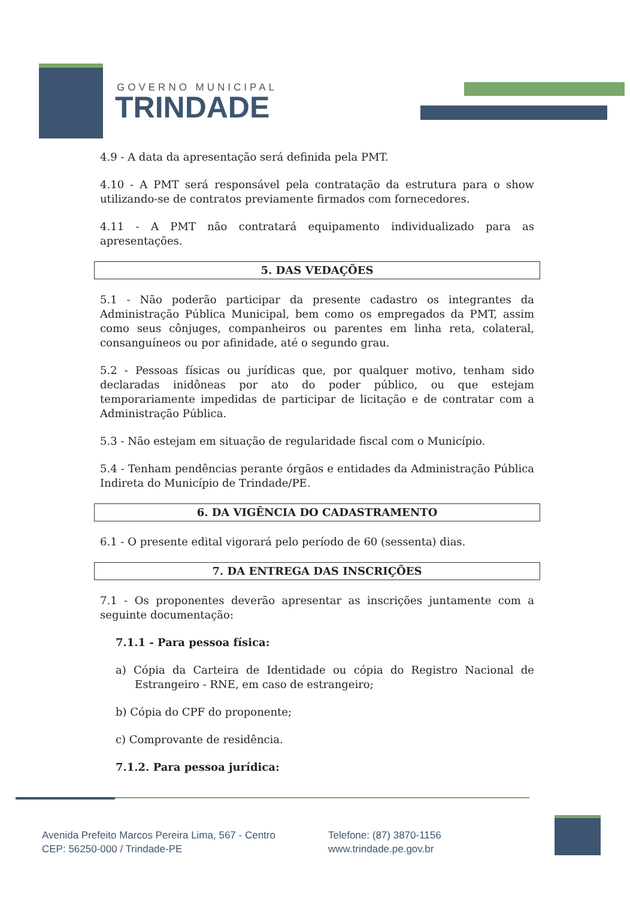GOVERNO MUNICIPAL
TRINDADE
4.9 - A data da apresentação será definida pela PMT.
4.10 - A PMT será responsável pela contratação da estrutura para o show utilizando-se de contratos previamente firmados com fornecedores.
4.11 - A PMT não contratará equipamento individualizado para as apresentações.
5. DAS VEDAÇÕES
5.1 - Não poderão participar da presente cadastro os integrantes da Administração Pública Municipal, bem como os empregados da PMT, assim como seus cônjuges, companheiros ou parentes em linha reta, colateral, consanguíneos ou por afinidade, até o segundo grau.
5.2 - Pessoas físicas ou jurídicas que, por qualquer motivo, tenham sido declaradas inidôneas por ato do poder público, ou que estejam temporariamente impedidas de participar de licitação e de contratar com a Administração Pública.
5.3 - Não estejam em situação de regularidade fiscal com o Município.
5.4 - Tenham pendências perante órgãos e entidades da Administração Pública Indireta do Município de Trindade/PE.
6. DA VIGÊNCIA DO CADASTRAMENTO
6.1 - O presente edital vigorará pelo período de 60 (sessenta) dias.
7. DA ENTREGA DAS INSCRIÇÕES
7.1 - Os proponentes deverão apresentar as inscrições juntamente com a seguinte documentação:
7.1.1 - Para pessoa física:
a) Cópia da Carteira de Identidade ou cópia do Registro Nacional de Estrangeiro - RNE, em caso de estrangeiro;
b) Cópia do CPF do proponente;
c) Comprovante de residência.
7.1.2. Para pessoa jurídica:
Avenida Prefeito Marcos Pereira Lima, 567 - Centro
CEP: 56250-000 / Trindade-PE
Telefone: (87) 3870-1156
www.trindade.pe.gov.br